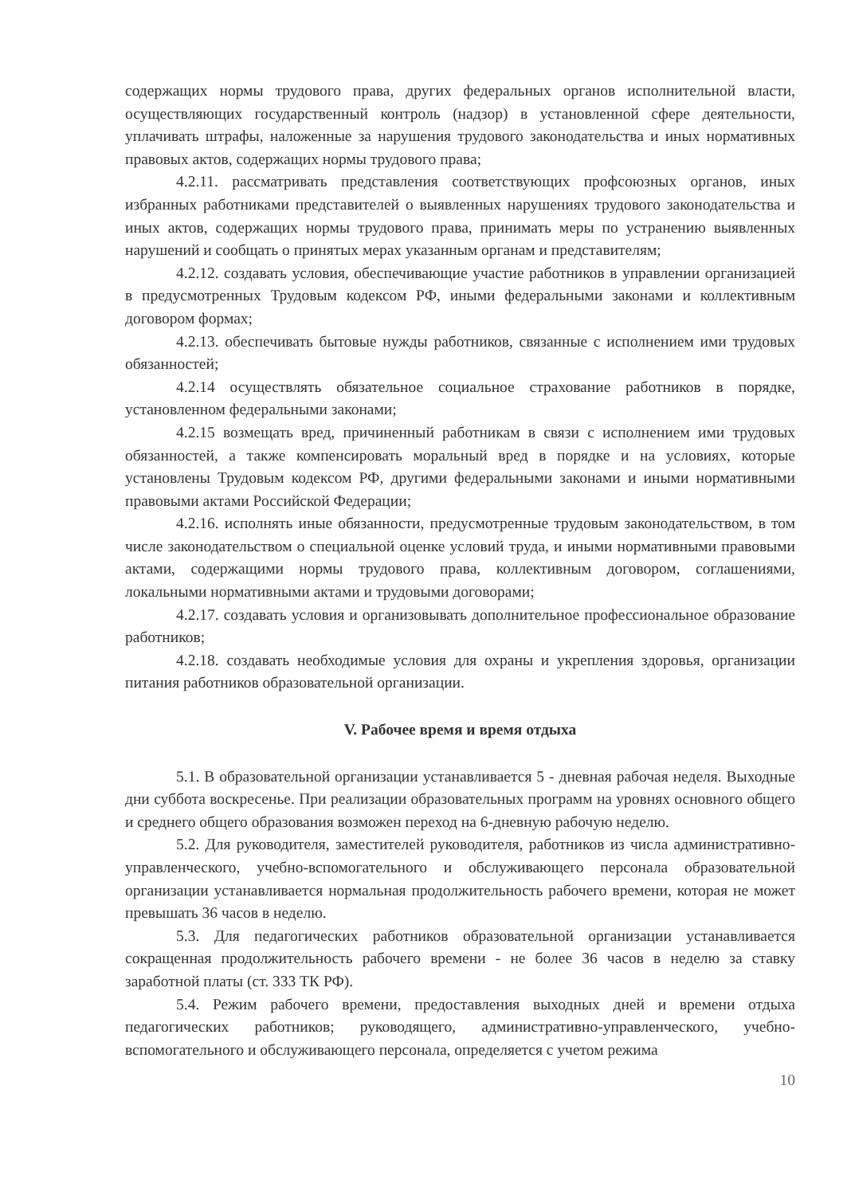содержащих нормы трудового права, других федеральных органов исполнительной власти, осуществляющих государственный контроль (надзор) в установленной сфере деятельности, уплачивать штрафы, наложенные за нарушения трудового законодательства и иных нормативных правовых актов, содержащих нормы трудового права;
4.2.11. рассматривать представления соответствующих профсоюзных органов, иных избранных работниками представителей о выявленных нарушениях трудового законодательства и иных актов, содержащих нормы трудового права, принимать меры по устранению выявленных нарушений и сообщать о принятых мерах указанным органам и представителям;
4.2.12. создавать условия, обеспечивающие участие работников в управлении организацией в предусмотренных Трудовым кодексом РФ, иными федеральными законами и коллективным договором формах;
4.2.13. обеспечивать бытовые нужды работников, связанные с исполнением ими трудовых обязанностей;
4.2.14 осуществлять обязательное социальное страхование работников в порядке, установленном федеральными законами;
4.2.15 возмещать вред, причиненный работникам в связи с исполнением ими трудовых обязанностей, а также компенсировать моральный вред в порядке и на условиях, которые установлены Трудовым кодексом РФ, другими федеральными законами и иными нормативными правовыми актами Российской Федерации;
4.2.16. исполнять иные обязанности, предусмотренные трудовым законодательством, в том числе законодательством о специальной оценке условий труда, и иными нормативными правовыми актами, содержащими нормы трудового права, коллективным договором, соглашениями, локальными нормативными актами и трудовыми договорами;
4.2.17. создавать условия и организовывать дополнительное профессиональное образование работников;
4.2.18. создавать необходимые условия для охраны и укрепления здоровья, организации питания работников образовательной организации.
V. Рабочее время и время отдыха
5.1. В образовательной организации устанавливается 5 - дневная рабочая неделя. Выходные дни суббота воскресенье. При реализации образовательных программ на уровнях основного общего и среднего общего образования возможен переход на 6-дневную рабочую неделю.
5.2. Для руководителя, заместителей руководителя, работников из числа административно-управленческого, учебно-вспомогательного и обслуживающего персонала образовательной организации устанавливается нормальная продолжительность рабочего времени, которая не может превышать 36 часов в неделю.
5.3. Для педагогических работников образовательной организации устанавливается сокращенная продолжительность рабочего времени - не более 36 часов в неделю за ставку заработной платы (ст. 333 ТК РФ).
5.4. Режим рабочего времени, предоставления выходных дней и времени отдыха педагогических работников; руководящего, административно-управленческого, учебно-вспомогательного и обслуживающего персонала, определяется с учетом режима
10